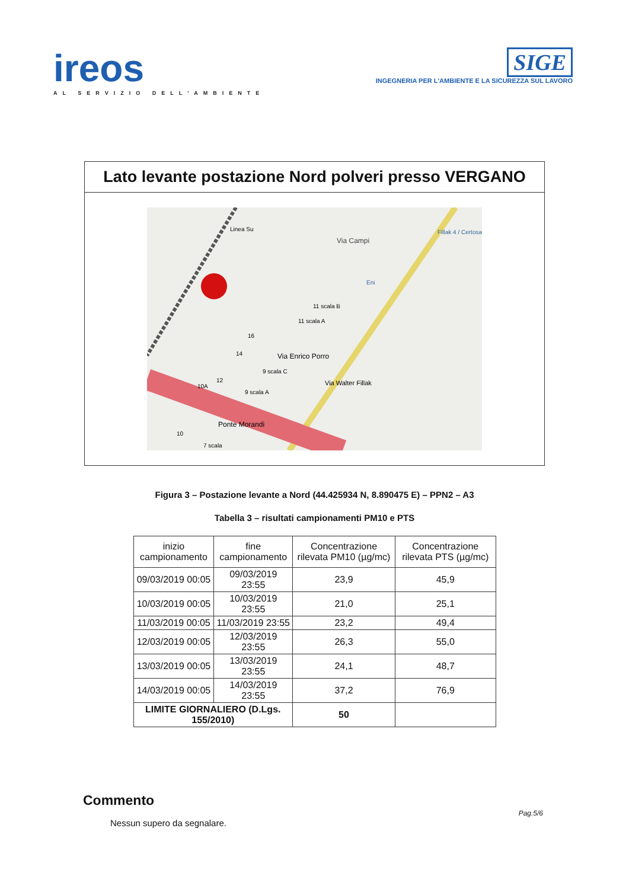ireos
AL SERVIZIO DELL'AMBIENTE
SIGE
INGEGNERIA PER L'AMBIENTE E LA SICUREZZA SUL LAVORO
Lato levante postazione Nord polveri presso VERGANO
Via Campi
Fillak 4 / Certosa
Eni
11 scala B
11 scala A
16
14
Via Enrico Porro
9 scala C
12
10A
9 scala A
Via Walter Fillak
Ponte Morandi
10
7 scala
Linea Su
Figura 3 – Postazione levante a Nord (44.425934 N, 8.890475 E) – PPN2 – A3
Tabella 3 – risultati campionamenti PM10 e PTS
| inizio campionamento | fine campionamento | Concentrazione rilevata PM10 (µg/mc) | Concentrazione rilevata PTS (µg/mc) |
| --- | --- | --- | --- |
| 09/03/2019 00:05 | 09/03/2019 23:55 | 23,9 | 45,9 |
| 10/03/2019 00:05 | 10/03/2019 23:55 | 21,0 | 25,1 |
| 11/03/2019 00:05 | 11/03/2019 23:55 | 23,2 | 49,4 |
| 12/03/2019 00:05 | 12/03/2019 23:55 | 26,3 | 55,0 |
| 13/03/2019 00:05 | 13/03/2019 23:55 | 24,1 | 48,7 |
| 14/03/2019 00:05 | 14/03/2019 23:55 | 37,2 | 76,9 |
| LIMITE GIORNALIERO (D.Lgs. 155/2010) | | 50 | |
Commento
Nessun supero da segnalare.
Pag.5/6